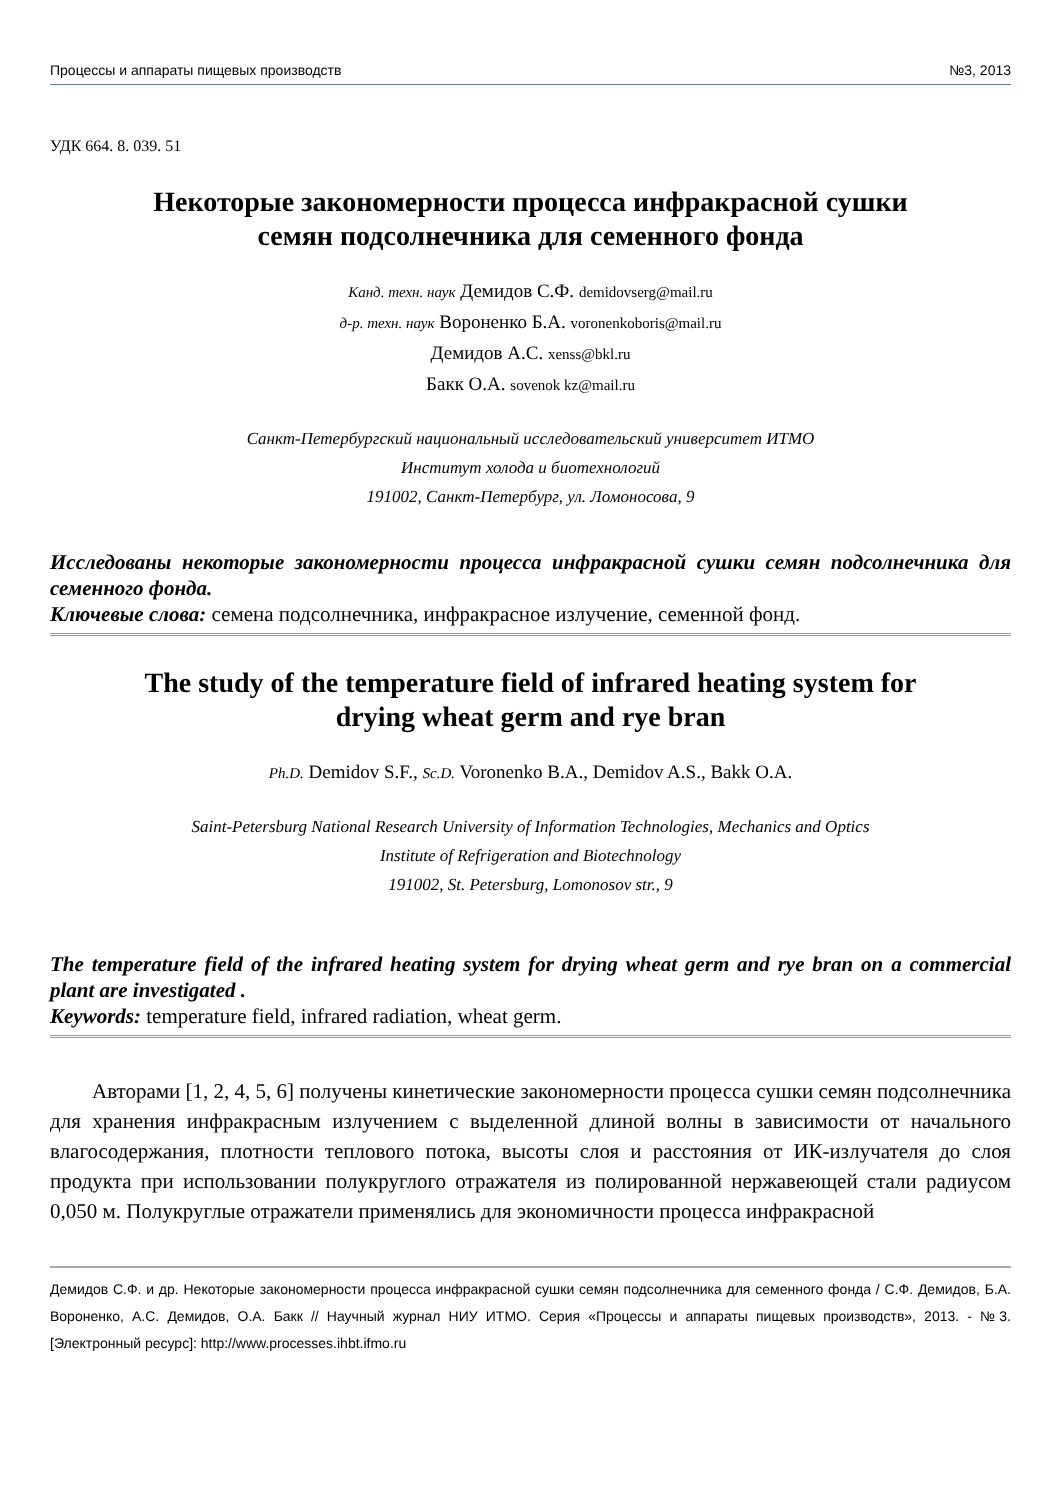Процессы и аппараты пищевых производств №3, 2013
УДК 664. 8. 039. 51
Некоторые закономерности процесса инфракрасной сушки
семян подсолнечника для семенного фонда
Канд. техн. наук Демидов С.Ф. demidovserg@mail.ru
д-р. техн. наук Вороненко Б.А. voronenkoboris@mail.ru
Демидов А.С. xenss@bkl.ru
Бакк О.А. sovenok kz@mail.ru
Санкт-Петербургский национальный исследовательский университет ИТМО
Институт холода и биотехнологий
191002, Санкт-Петербург, ул. Ломоносова, 9
Исследованы некоторые закономерности процесса инфракрасной сушки семян подсолнечника для семенного фонда.
Ключевые слова: семена подсолнечника, инфракрасное излучение, семенной фонд.
The study of the temperature field of infrared heating system for
drying wheat germ and rye bran
Ph.D. Demidov S.F., Sc.D. Voronenko B.A., Demidov A.S., Bakk O.A.
Saint-Petersburg National Research University of Information Technologies, Mechanics and Optics
Institute of Refrigeration and Biotechnology
191002, St. Petersburg, Lomonosov str., 9
The temperature field of the infrared heating system for drying wheat germ and rye bran on a commercial plant are investigated .
Keywords: temperature field, infrared radiation, wheat germ.
Авторами [1, 2, 4, 5, 6] получены кинетические закономерности процесса сушки семян подсолнечника для хранения инфракрасным излучением с выделенной длиной волны в зависимости от начального влагосодержания, плотности теплового потока, высоты слоя и расстояния от ИК-излучателя до слоя продукта при использовании полукруглого отражателя из полированной нержавеющей стали радиусом 0,050 м. Полукруглые отражатели применялись для экономичности процесса инфракрасной
Демидов С.Ф. и др. Некоторые закономерности процесса инфракрасной сушки семян подсолнечника для семенного фонда / С.Ф. Демидов, Б.А. Вороненко, А.С. Демидов, О.А. Бакк // Научный журнал НИУ ИТМО. Серия «Процессы и аппараты пищевых производств», 2013. - №3. [Электронный ресурс]: http://www.processes.ihbt.ifmo.ru